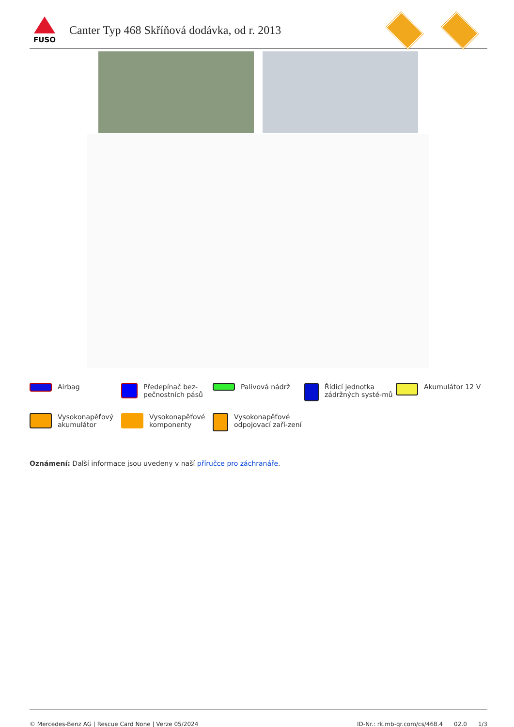FUSO
Canter Typ 468 Skříňová dodávka, od r. 2013
Airbag
Předepínač bez-pečnostních pásů
Palivová nádrž
Řídicí jednotka zádržných systé-mů
Akumulátor 12 V
Vysokonapěťový akumulátor
Vysokonapěťové komponenty
Vysokonapěťové odpojovací zaří-zení
Oznámení: Další informace jsou uvedeny v naší příručce pro záchranáře.
© Mercedes-Benz AG | Rescue Card None | Verze 05/2024 ID-Nr.: rk.mb-qr.com/cs/468.4 02.0 1/3